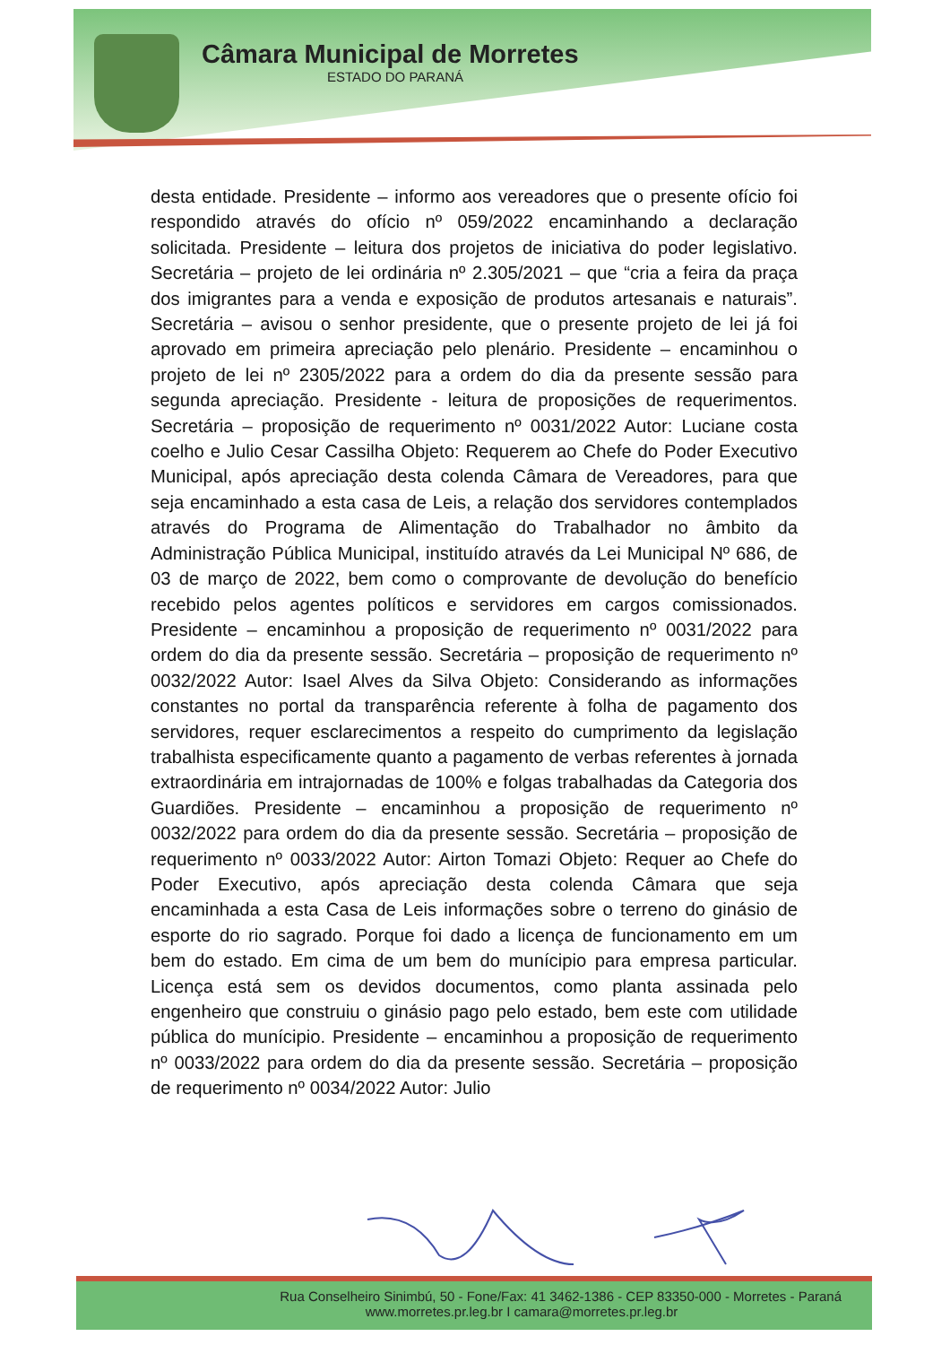Câmara Municipal de Morretes
ESTADO DO PARANÁ
desta entidade. Presidente – informo aos vereadores que o presente ofício foi respondido através do ofício nº 059/2022 encaminhando a declaração solicitada. Presidente – leitura dos projetos de iniciativa do poder legislativo. Secretária – projeto de lei ordinária nº 2.305/2021 – que “cria a feira da praça dos imigrantes para a venda e exposição de produtos artesanais e naturais”. Secretária – avisou o senhor presidente, que o presente projeto de lei já foi aprovado em primeira apreciação pelo plenário. Presidente – encaminhou o projeto de lei nº 2305/2022 para a ordem do dia da presente sessão para segunda apreciação. Presidente - leitura de proposições de requerimentos. Secretária – proposição de requerimento nº 0031/2022 Autor: Luciane costa coelho e Julio Cesar Cassilha Objeto: Requerem ao Chefe do Poder Executivo Municipal, após apreciação desta colenda Câmara de Vereadores, para que seja encaminhado a esta casa de Leis, a relação dos servidores contemplados através do Programa de Alimentação do Trabalhador no âmbito da Administração Pública Municipal, instituído através da Lei Municipal Nº 686, de 03 de março de 2022, bem como o comprovante de devolução do benefício recebido pelos agentes políticos e servidores em cargos comissionados. Presidente – encaminhou a proposição de requerimento nº 0031/2022 para ordem do dia da presente sessão. Secretária – proposição de requerimento nº 0032/2022 Autor: Isael Alves da Silva Objeto: Considerando as informações constantes no portal da transparência referente à folha de pagamento dos servidores, requer esclarecimentos a respeito do cumprimento da legislação trabalhista especificamente quanto a pagamento de verbas referentes à jornada extraordinária em intrajornadas de 100% e folgas trabalhadas da Categoria dos Guardiões. Presidente – encaminhou a proposição de requerimento nº 0032/2022 para ordem do dia da presente sessão. Secretária – proposição de requerimento nº 0033/2022 Autor: Airton Tomazi Objeto: Requer ao Chefe do Poder Executivo, após apreciação desta colenda Câmara que seja encaminhada a esta Casa de Leis informações sobre o terreno do ginásio de esporte do rio sagrado. Porque foi dado a licença de funcionamento em um bem do estado. Em cima de um bem do munícipio para empresa particular. Licença está sem os devidos documentos, como planta assinada pelo engenheiro que construiu o ginásio pago pelo estado, bem este com utilidade pública do munícipio. Presidente – encaminhou a proposição de requerimento nº 0033/2022 para ordem do dia da presente sessão. Secretária – proposição de requerimento nº 0034/2022 Autor: Julio
Rua Conselheiro Sinimbú, 50 - Fone/Fax: 41 3462-1386 - CEP 83350-000 - Morretes - Paraná
www.morretes.pr.leg.br I camara@morretes.pr.leg.br